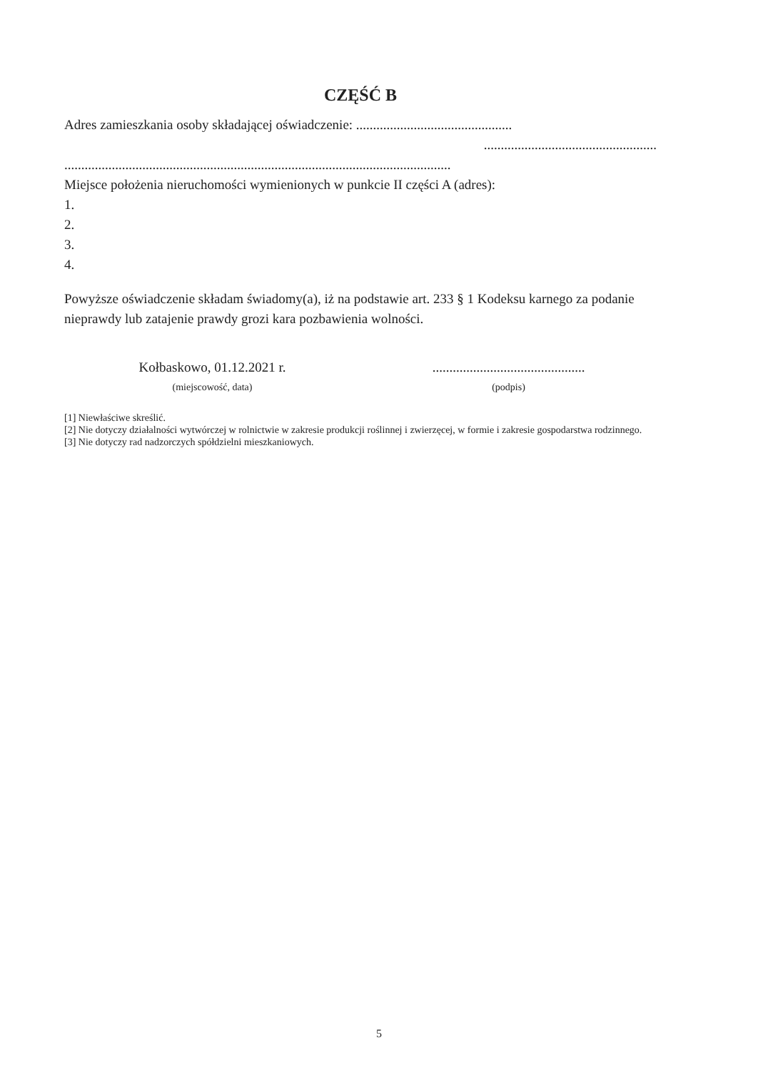CZĘŚĆ B
Adres zamieszkania osoby składającej oświadczenie: ..............................................
...................................................
..................................................................................................................
Miejsce położenia nieruchomości wymienionych w punkcie II części A (adres):
1.
2.
3.
4.
Powyższe oświadczenie składam świadomy(a), iż na podstawie art. 233 § 1 Kodeksu karnego za podanie nieprawdy lub zatajenie prawdy grozi kara pozbawienia wolności.
Kołbaskowo, 01.12.2021 r.
(miejscowość, data)
.............................................
(podpis)
[1] Niewłaściwe skreślić.
[2] Nie dotyczy działalności wytwórczej w rolnictwie w zakresie produkcji roślinnej i zwierzęcej, w formie i zakresie gospodarstwa rodzinnego.
[3] Nie dotyczy rad nadzorczych spółdzielni mieszkaniowych.
5